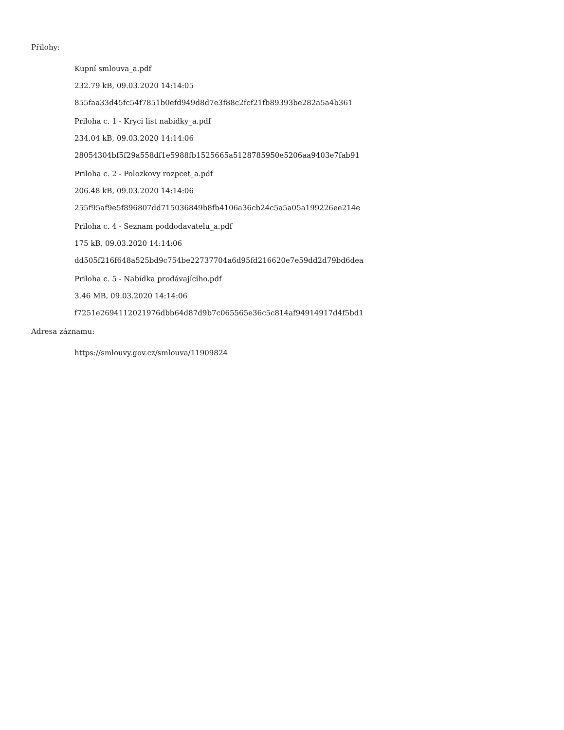Přílohy:
Kupní smlouva_a.pdf
232.79 kB, 09.03.2020 14:14:05
855faa33d45fc54f7851b0efd949d8d7e3f88c2fcf21fb89393be282a5a4b361
Priloha c. 1 - Kryci list nabidky_a.pdf
234.04 kB, 09.03.2020 14:14:06
28054304bf5f29a558df1e5988fb1525665a5128785950e5206aa9403e7fab91
Priloha c. 2 - Polozkovy rozpcet_a.pdf
206.48 kB, 09.03.2020 14:14:06
255f95af9e5f896807dd715036849b8fb4106a36cb24c5a5a05a199226ee214e
Priloha c. 4 - Seznam poddodavatelu_a.pdf
175 kB, 09.03.2020 14:14:06
dd505f216f648a525bd9c754be22737704a6d95fd216620e7e59dd2d79bd6dea
Priloha c. 5 - Nabídka prodávajícího.pdf
3.46 MB, 09.03.2020 14:14:06
f7251e2694112021976dbb64d87d9b7c065565e36c5c814af94914917d4f5bd1
Adresa záznamu:
https://smlouvy.gov.cz/smlouva/11909824